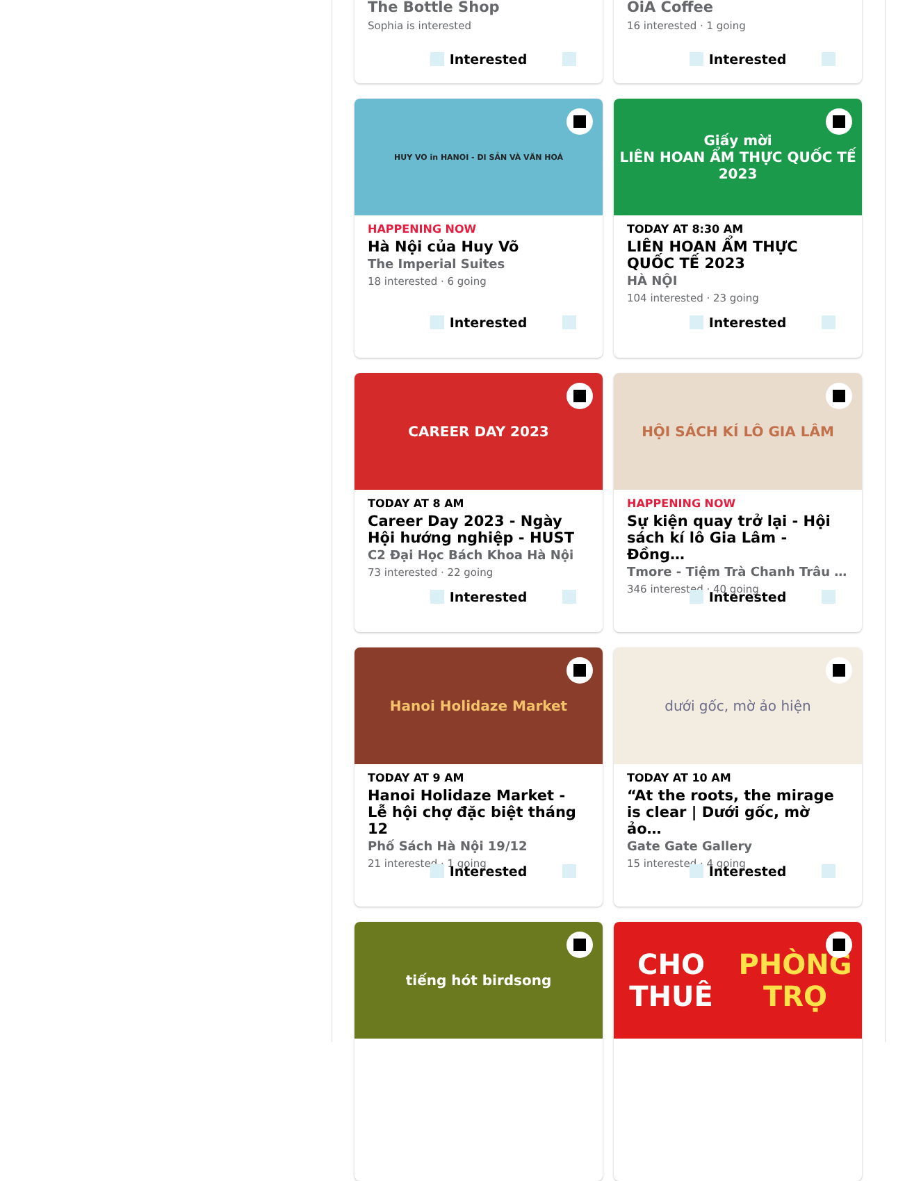The Bottle Shop
Sophia is interested
Interested
OiA Coffee
16 interested · 1 going
Interested
HUY VO in HANOI - DI SẢN VÀ VĂN HOÁ
HAPPENING NOW
Hà Nội của Huy Võ
The Imperial Suites
18 interested · 6 going
Interested
Giấy mời
LIÊN HOAN ẨM THỰC QUỐC TẾ 2023
TODAY AT 8:30 AM
LIÊN HOAN ẨM THỰC QUỐC TẾ 2023
HÀ NỘI
104 interested · 23 going
Interested
CAREER DAY 2023
TODAY AT 8 AM
Career Day 2023 - Ngày Hội hướng nghiệp - HUST
C2 Đại Học Bách Khoa Hà Nội
73 interested · 22 going
Interested
HỘI SÁCH KÍ LÔ GIA LÂM
HAPPENING NOW
Sự kiện quay trở lại - Hội sách kí lô Gia Lâm - Đồng…
Tmore - Tiệm Trà Chanh Trâu …
346 interested · 40 going
Interested
Hanoi Holidaze Market
TODAY AT 9 AM
Hanoi Holidaze Market - Lễ hội chợ đặc biệt tháng 12
Phố Sách Hà Nội 19/12
21 interested · 1 going
Interested
dưới gốc, mờ ảo hiện
TODAY AT 10 AM
“At the roots, the mirage is clear | Dưới gốc, mờ ảo…
Gate Gate Gallery
15 interested · 4 going
Interested
tiếng hót birdsong
CHO THUÊ
PHÒNG TRỌ